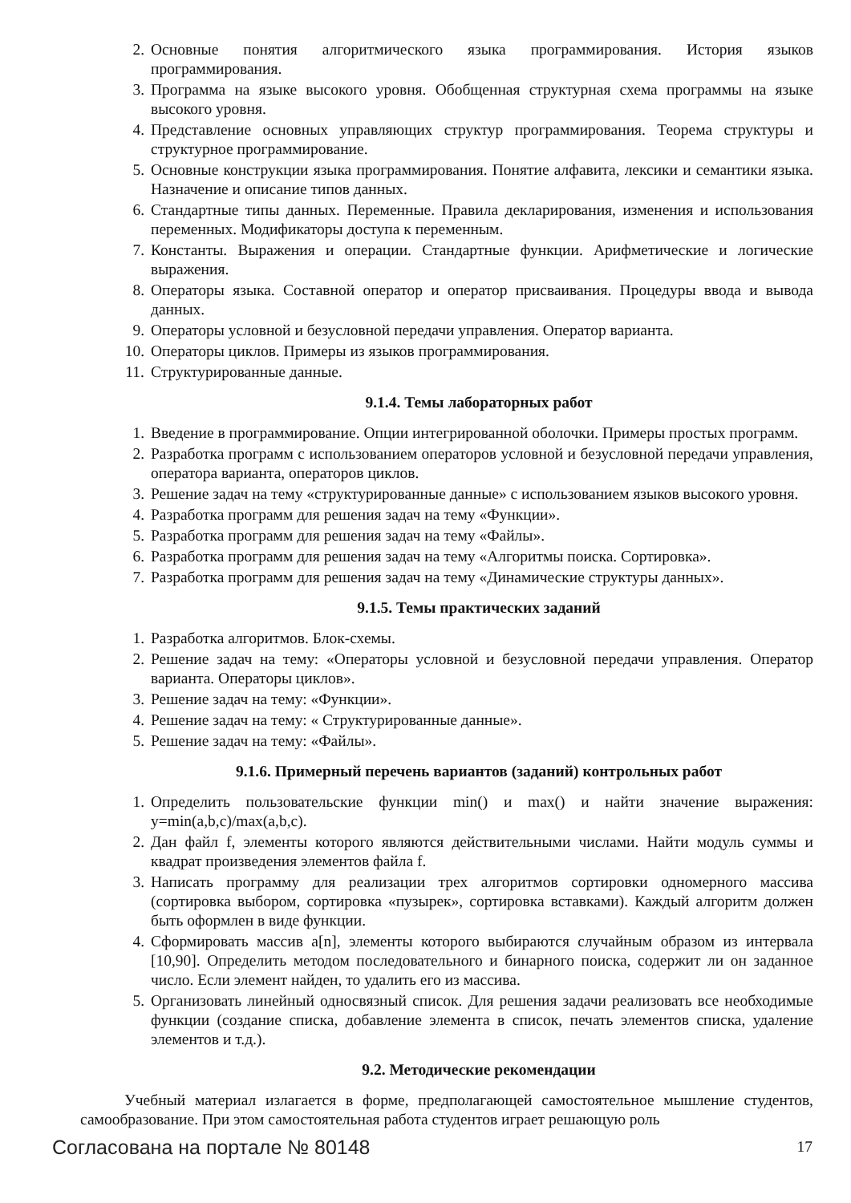2. Основные понятия алгоритмического языка программирования. История языков программирования.
3. Программа на языке высокого уровня. Обобщенная структурная схема программы на языке высокого уровня.
4. Представление основных управляющих структур программирования. Теорема структуры и структурное программирование.
5. Основные конструкции языка программирования. Понятие алфавита, лексики и семантики языка. Назначение и описание типов данных.
6. Стандартные типы данных. Переменные. Правила декларирования, изменения и использования переменных. Модификаторы доступа к переменным.
7. Константы. Выражения и операции. Стандартные функции. Арифметические и логические выражения.
8. Операторы языка. Составной оператор и оператор присваивания. Процедуры ввода и вывода данных.
9. Операторы условной и безусловной передачи управления. Оператор варианта.
10. Операторы циклов. Примеры из языков программирования.
11. Структурированные данные.
9.1.4. Темы лабораторных работ
1. Введение в программирование. Опции интегрированной оболочки. Примеры простых программ.
2. Разработка программ с использованием операторов условной и безусловной передачи управления, оператора варианта, операторов циклов.
3. Решение задач на тему «структурированные данные» с использованием языков высокого уровня.
4. Разработка программ для решения задач на тему «Функции».
5. Разработка программ для решения задач на тему «Файлы».
6. Разработка программ для решения задач на тему «Алгоритмы поиска. Сортировка».
7. Разработка программ для решения задач на тему «Динамические структуры данных».
9.1.5. Темы практических заданий
1. Разработка алгоритмов. Блок-схемы.
2. Решение задач на тему: «Операторы условной и безусловной передачи управления. Оператор варианта. Операторы циклов».
3. Решение задач на тему: «Функции».
4. Решение задач на тему: « Структурированные данные».
5. Решение задач на тему: «Файлы».
9.1.6. Примерный перечень вариантов (заданий) контрольных работ
1. Определить пользовательские функции min() и max() и найти значение выражения: y=min(a,b,c)/max(a,b,c).
2. Дан файл f, элементы которого являются действительными числами. Найти модуль суммы и квадрат произведения элементов файла f.
3. Написать программу для реализации трех алгоритмов сортировки одномерного массива (сортировка выбором, сортировка «пузырек», сортировка вставками). Каждый алгоритм должен быть оформлен в виде функции.
4. Сформировать массив a[n], элементы которого выбираются случайным образом из интервала [10,90]. Определить методом последовательного и бинарного поиска, содержит ли он заданное число. Если элемент найден, то удалить его из массива.
5. Организовать линейный односвязный список. Для решения задачи реализовать все необходимые функции (создание списка, добавление элемента в список, печать элементов списка, удаление элементов и т.д.).
9.2. Методические рекомендации
Учебный материал излагается в форме, предполагающей самостоятельное мышление студентов, самообразование. При этом самостоятельная работа студентов играет решающую роль
Согласована на портале № 80148 17